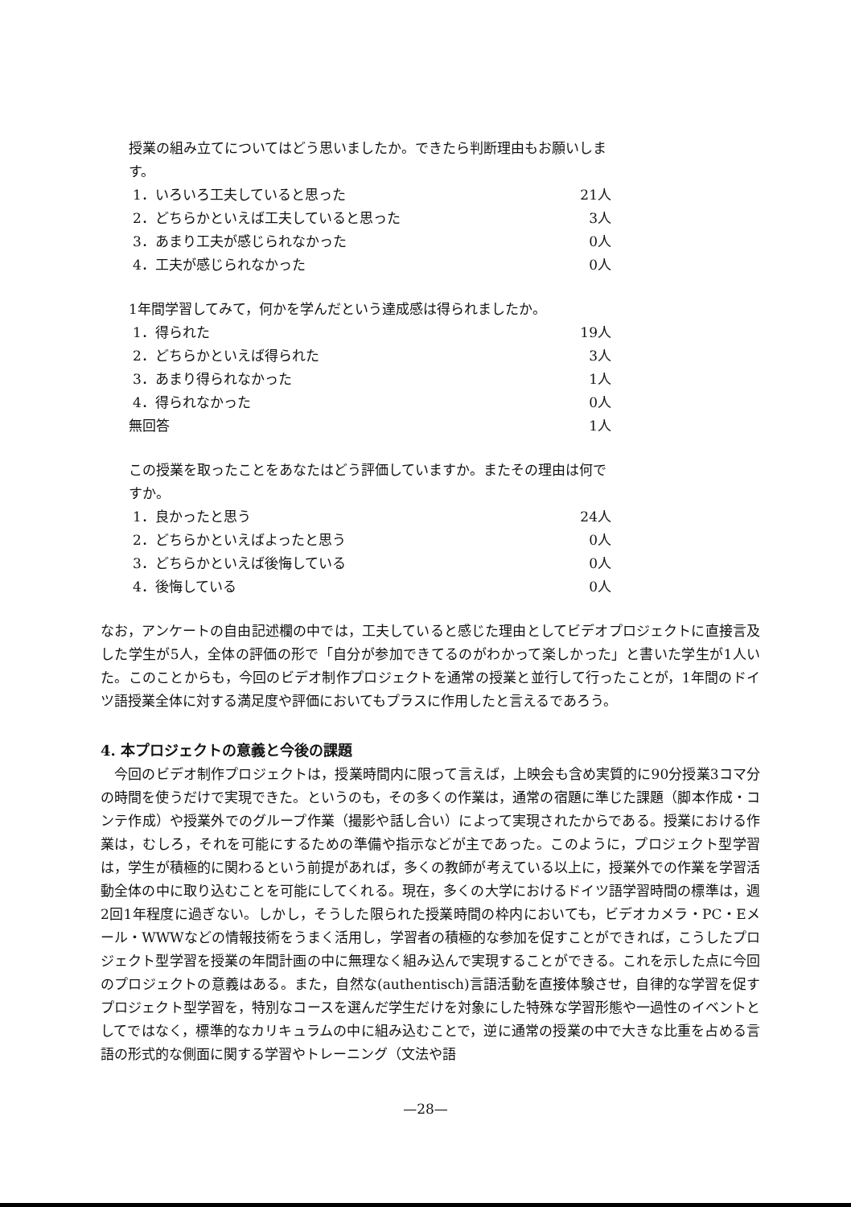授業の組み立てについてはどう思いましたか。できたら判断理由もお願いします。
1．いろいろ工夫していると思った 21人
2．どちらかといえば工夫していると思った 3人
3．あまり工夫が感じられなかった 0人
4．工夫が感じられなかった 0人
1年間学習してみて，何かを学んだという達成感は得られましたか。
1．得られた 19人
2．どちらかといえば得られた 3人
3．あまり得られなかった 1人
4．得られなかった 0人
無回答 1人
この授業を取ったことをあなたはどう評価していますか。またその理由は何ですか。
1．良かったと思う 24人
2．どちらかといえばよったと思う 0人
3．どちらかといえば後悔している 0人
4．後悔している 0人
なお，アンケートの自由記述欄の中では，工夫していると感じた理由としてビデオプロジェクトに直接言及した学生が5人，全体の評価の形で「自分が参加できてるのがわかって楽しかった」と書いた学生が1人いた。このことからも，今回のビデオ制作プロジェクトを通常の授業と並行して行ったことが，1年間のドイツ語授業全体に対する満足度や評価においてもプラスに作用したと言えるであろう。
4. 本プロジェクトの意義と今後の課題
　今回のビデオ制作プロジェクトは，授業時間内に限って言えば，上映会も含め実質的に90分授業3コマ分の時間を使うだけで実現できた。というのも，その多くの作業は，通常の宿題に準じた課題（脚本作成・コンテ作成）や授業外でのグループ作業（撮影や話し合い）によって実現されたからである。授業における作業は，むしろ，それを可能にするための準備や指示などが主であった。このように，プロジェクト型学習は，学生が積極的に関わるという前提があれば，多くの教師が考えている以上に，授業外での作業を学習活動全体の中に取り込むことを可能にしてくれる。現在，多くの大学におけるドイツ語学習時間の標準は，週2回1年程度に過ぎない。しかし，そうした限られた授業時間の枠内においても，ビデオカメラ・PC・Eメール・WWWなどの情報技術をうまく活用し，学習者の積極的な参加を促すことができれば，こうしたプロジェクト型学習を授業の年間計画の中に無理なく組み込んで実現することができる。これを示した点に今回のプロジェクトの意義はある。また，自然な(authentisch)言語活動を直接体験させ，自律的な学習を促すプロジェクト型学習を，特別なコースを選んだ学生だけを対象にした特殊な学習形態や一過性のイベントとしてではなく，標準的なカリキュラムの中に組み込むことで，逆に通常の授業の中で大きな比重を占める言語の形式的な側面に関する学習やトレーニング（文法や語
—28—